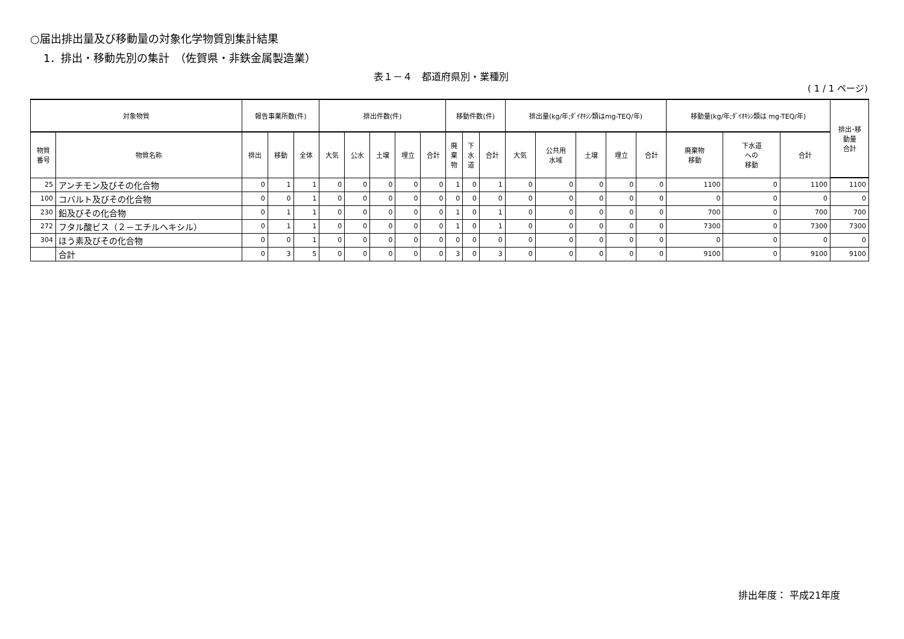○届出排出量及び移動量の対象化学物質別集計結果
1．排出・移動先別の集計　（佐賀県・非鉄金属製造業）
表１－４　都道府県別・業種別
( 1 / 1 ページ)
| 対象物質 | | 報告事業所数(件) | | | 排出件数(件) | | | | | 移動件数(件) | | | 排出量(kg/年;ﾀﾞｲｵｷｼﾝ類はmg-TEQ/年) | | | | | 移動量(kg/年;ﾀﾞｲｵｷｼﾝ類は mg-TEQ/年) | | | 排出･移 動量 合計 |
| --- | --- | --- | --- | --- | --- | --- | --- | --- | --- | --- | --- | --- | --- | --- | --- | --- | --- | --- | --- | --- | --- |
| 物質 番号 | 物質名称 | 排出 | 移動 | 全体 | 大気 | 公水 | 土壌 | 埋立 | 合計 | 廃 棄 物 | 下 水 道 | 合計 | 大気 | 公共用 水域 | 土壌 | 埋立 | 合計 | 廃棄物 移動 | 下水道 への 移動 | 合計 | |
| 25 | アンチモン及びその化合物 | 0 | 1 | 1 | 0 | 0 | 0 | 0 | 0 | 1 | 0 | 1 | 0 | 0 | 0 | 0 | 0 | 1100 | 0 | 1100 | 1100 |
| 100 | コバルト及びその化合物 | 0 | 0 | 1 | 0 | 0 | 0 | 0 | 0 | 0 | 0 | 0 | 0 | 0 | 0 | 0 | 0 | 0 | 0 | 0 | 0 |
| 230 | 鉛及びその化合物 | 0 | 1 | 1 | 0 | 0 | 0 | 0 | 0 | 1 | 0 | 1 | 0 | 0 | 0 | 0 | 0 | 700 | 0 | 700 | 700 |
| 272 | フタル酸ビス（２－エチルヘキシル） | 0 | 1 | 1 | 0 | 0 | 0 | 0 | 0 | 1 | 0 | 1 | 0 | 0 | 0 | 0 | 0 | 7300 | 0 | 7300 | 7300 |
| 304 | ほう素及びその化合物 | 0 | 0 | 1 | 0 | 0 | 0 | 0 | 0 | 0 | 0 | 0 | 0 | 0 | 0 | 0 | 0 | 0 | 0 | 0 | 0 |
| | 合計 | 0 | 3 | 5 | 0 | 0 | 0 | 0 | 0 | 3 | 0 | 3 | 0 | 0 | 0 | 0 | 0 | 9100 | 0 | 9100 | 9100 |
排出年度： 平成21年度